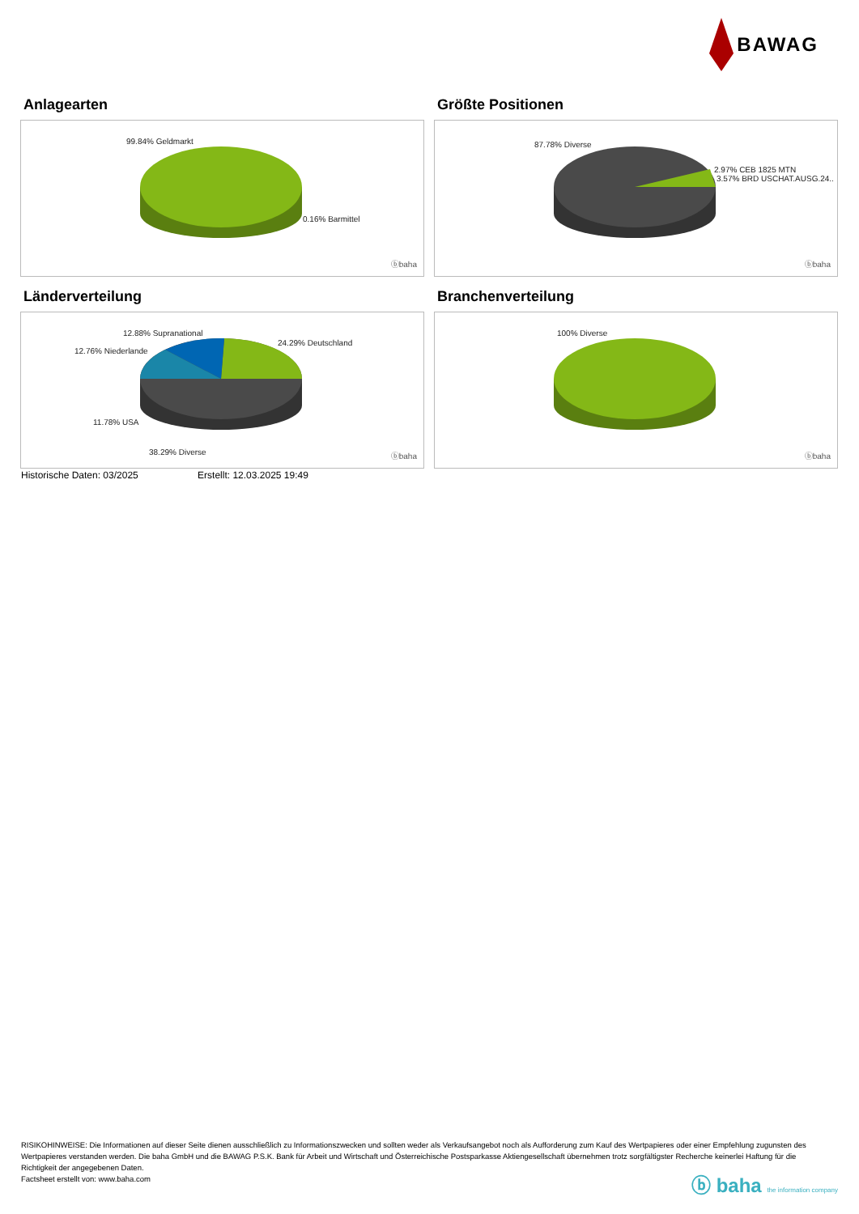BAWAG
Anlagearten
99.84% Geldmarkt
0.16% Barmittel
ⓑbaha
Größte Positionen
87.78% Diverse
2.97% CEB 1825 MTN
3.57% BRD USCHAT.AUSG.24..
ⓑbaha
Länderverteilung
12.88% Supranational
12.76% Niederlande
24.29% Deutschland
11.78% USA
38.29% Diverse ⓑbaha
Branchenverteilung
100% Diverse
ⓑbaha
Historische Daten: 03/2025 Erstellt: 12.03.2025 19:49
RISIKOHINWEISE: Die Informationen auf dieser Seite dienen ausschließlich zu Informationszwecken und sollten weder als Verkaufsangebot noch als Aufforderung zum Kauf des Wertpapieres oder einer Empfehlung zugunsten des Wertpapieres verstanden werden. Die baha GmbH und die BAWAG P.S.K. Bank für Arbeit und Wirtschaft und Österreichische Postsparkasse Aktiengesellschaft übernehmen trotz sorgfältigster Recherche keinerlei Haftung für die Richtigkeit der angegebenen Daten.
Factsheet erstellt von: www.baha.com
ⓑ baha the information company